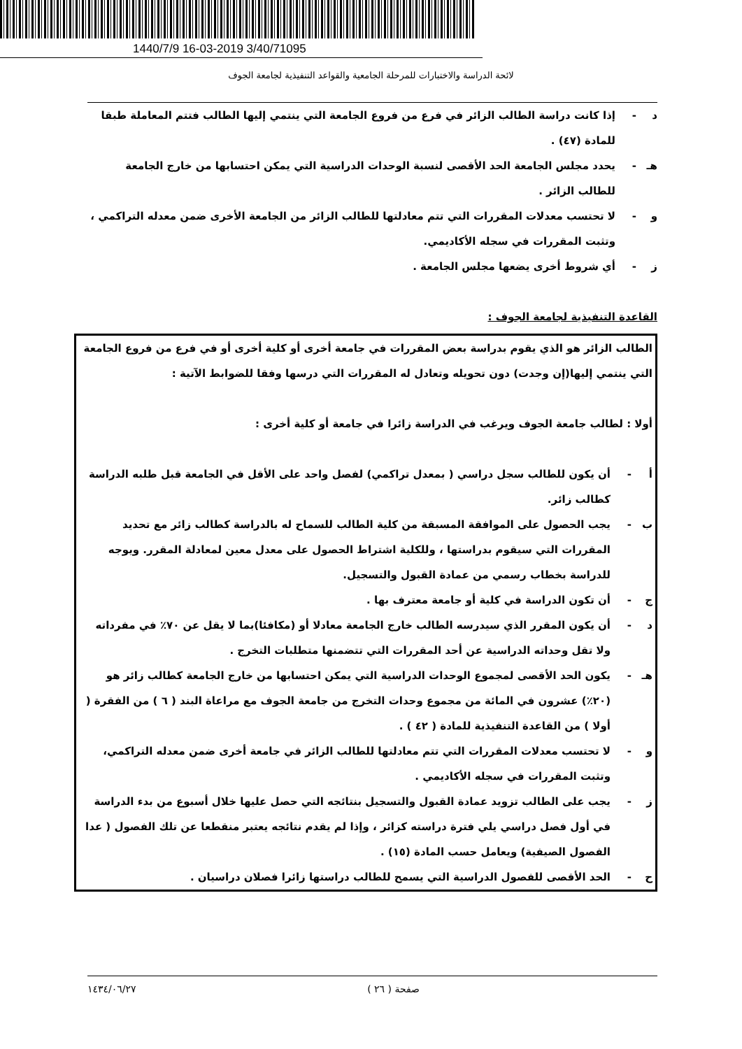1440/7/9 16-03-2019 3/40/71095
لائحة الدراسة والاختبارات للمرحلة الجامعية والقواعد التنفيذية لجامعة الجوف
د - إذا كانت دراسة الطالب الزائر في فرع من فروع الجامعة التي ينتمي إليها الطالب فتتم المعاملة طبقا للمادة (٤٧) .
هـ - يحدد مجلس الجامعة الحد الأقصى لنسبة الوحدات الدراسية التي يمكن احتسابها من خارج الجامعة للطالب الزائر .
و - لا تحتسب معدلات المقررات التي تتم معادلتها للطالب الزائر من الجامعة الأخرى ضمن معدله التراكمي ، وتثبت المقررات في سجله الأكاديمي.
ز - أي شروط أخرى يضعها مجلس الجامعة .
القاعدة التنفيذية لجامعة الجوف :
الطالب الزائر هو الذي يقوم بدراسة بعض المقررات في جامعة أخرى أو كلية أخرى أو في فرع من فروع الجامعة التي ينتمي إليها(إن وجدت) دون تحويله وتعادل له المقررات التي درسها وفقا للضوابط الآتية :
أولا : لطالب جامعة الجوف ويرغب في الدراسة زائرا في جامعة أو كلية أخرى :
أ - أن يكون للطالب سجل دراسي ( بمعدل تراكمي) لفصل واحد على الأقل في الجامعة قبل طلبه الدراسة كطالب زائر.
ب - يجب الحصول على الموافقة المسبقة من كلية الطالب للسماح له بالدراسة كطالب زائر مع تحديد المقررات التي سيقوم بدراستها ، وللكلية اشتراط الحصول على معدل معين لمعادلة المقرر. ويوجه للدراسة بخطاب رسمي من عمادة القبول والتسجيل.
ج - أن تكون الدراسة في كلية أو جامعة معترف بها .
د - أن يكون المقرر الذي سيدرسه الطالب خارج الجامعة معادلا أو (مكافئا)بما لا يقل عن ٧٠٪ في مفرداته ولا تقل وحداته الدراسية عن أحد المقررات التي تتضمنها متطلبات التخرج .
هـ - يكون الحد الأقصى لمجموع الوحدات الدراسية التي يمكن احتسابها من خارج الجامعة كطالب زائر هو (٢٠٪) عشرون في المائة من مجموع وحدات التخرج من جامعة الجوف مع مراعاة البند ( ٦ ) من الفقرة ( أولا ) من القاعدة التنفيذية للمادة ( ٤٢ ) .
و - لا تحتسب معدلات المقررات التي تتم معادلتها للطالب الزائر في جامعة أخرى ضمن معدله التراكمي، وتثبت المقررات في سجله الأكاديمي .
ز - يجب على الطالب تزويد عمادة القبول والتسجيل بنتائجه التي حصل عليها خلال أسبوع من بدء الدراسة في أول فصل دراسي يلي فترة دراسته كزائر ، وإذا لم يقدم نتائجه يعتبر منقطعا عن تلك الفصول ( عدا الفصول الصيفية) ويعامل حسب المادة (١٥) .
ح - الحد الأقصى للفصول الدراسية التي يسمح للطالب دراستها زائرا فصلان دراسيان .
١٤٣٤/٠٦/٢٧ صفحة ( ٢٦ )